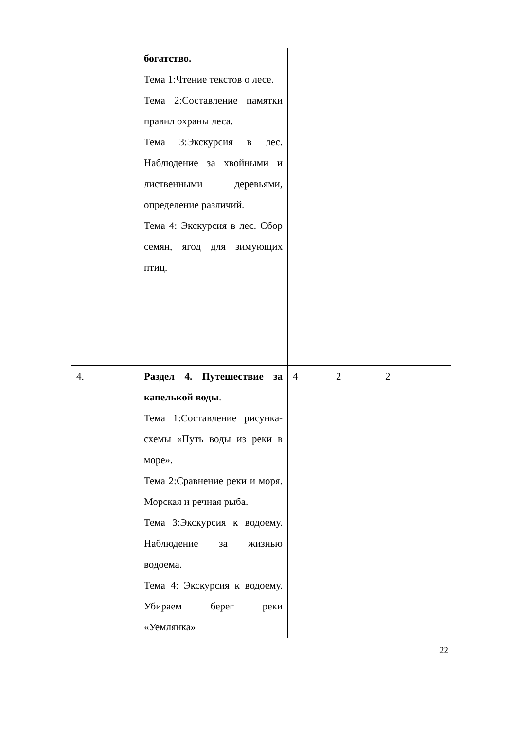| | богатство. Тема 1:Чтение текстов о лесе. Тема 2:Составление памятки правил охраны леса. Тема 3:Экскурсия в лес. Наблюдение за хвойными и лиственными деревьями, определение различий. Тема 4: Экскурсия в лес. Сбор семян, ягод для зимующих птиц. | | | |
| 4. | Раздел 4. Путешествие за капелькой воды . Тема 1:Составление рисунка- схемы «Путь воды из реки в море». Тема 2:Сравнение реки и моря. Морская и речная рыба. Тема 3:Экскурсия к водоему. Наблюдение за жизнью водоема. Тема 4: Экскурсия к водоему. Убираем берег реки «Уемлянка» | 4 | 2 | 2 |
22